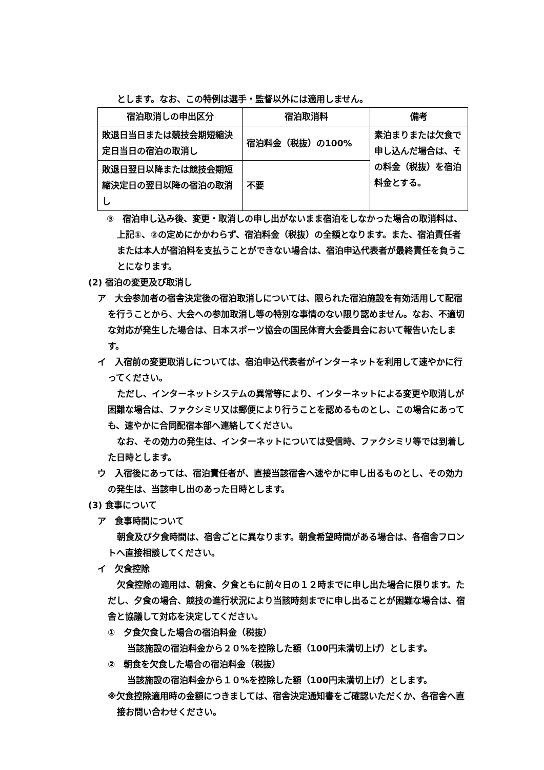とします。なお、この特例は選手・監督以外には適用しません。
| 宿泊取消しの申出区分 | 宿泊取消料 | 備考 |
| --- | --- | --- |
| 敗退日当日または競技会期短縮決定日当日の宿泊の取消し | 宿泊料金（税抜）の100% | 素泊まりまたは欠食で申し込んだ場合は、その料金（税抜）を宿泊料金とする。 |
| 敗退日翌日以降または競技会期短縮決定日の翌日以降の宿泊の取消し | 不要 | |
③　宿泊申し込み後、変更・取消しの申し出がないまま宿泊をしなかった場合の取消料は、上記①、②の定めにかかわらず、宿泊料金（税抜）の全額となります。また、宿泊責任者または本人が宿泊料を支払うことができない場合は、宿泊申込代表者が最終責任を負うことになります。
(2) 宿泊の変更及び取消し
ア　大会参加者の宿舎決定後の宿泊取消しについては、限られた宿泊施設を有効活用して配宿を行うことから、大会への参加取消し等の特別な事情のない限り認めません。なお、不適切な対応が発生した場合は、日本スポーツ協会の国民体育大会委員会において報告いたします。
イ　入宿前の変更取消しについては、宿泊申込代表者がインターネットを利用して速やかに行ってください。
ただし、インターネットシステムの異常等により、インターネットによる変更や取消しが困難な場合は、ファクシミリ又は郵便により行うことを認めるものとし、この場合にあっても、速やかに合同配宿本部へ連絡してください。
なお、その効力の発生は、インターネットについては受信時、ファクシミリ等では到着した日時とします。
ウ　入宿後にあっては、宿泊責任者が、直接当該宿舎へ速やかに申し出るものとし、その効力の発生は、当該申し出のあった日時とします。
(3) 食事について
ア　食事時間について
朝食及び夕食時間は、宿舎ごとに異なります。朝食希望時間がある場合は、各宿舎フロントへ直接相談してください。
イ　欠食控除
欠食控除の適用は、朝食、夕食ともに前々日の１２時までに申し出た場合に限ります。ただし、夕食の場合、競技の進行状況により当該時刻までに申し出ることが困難な場合は、宿舎と協議して対応を決定してください。
①　夕食欠食した場合の宿泊料金（税抜）
当該施設の宿泊料金から２０%を控除した額（100円未満切上げ）とします。
②　朝食を欠食した場合の宿泊料金（税抜）
当該施設の宿泊料金から１０%を控除した額（100円未満切上げ）とします。
※欠食控除適用時の金額につきましては、宿舎決定通知書をご確認いただくか、各宿舎へ直接お問い合わせください。